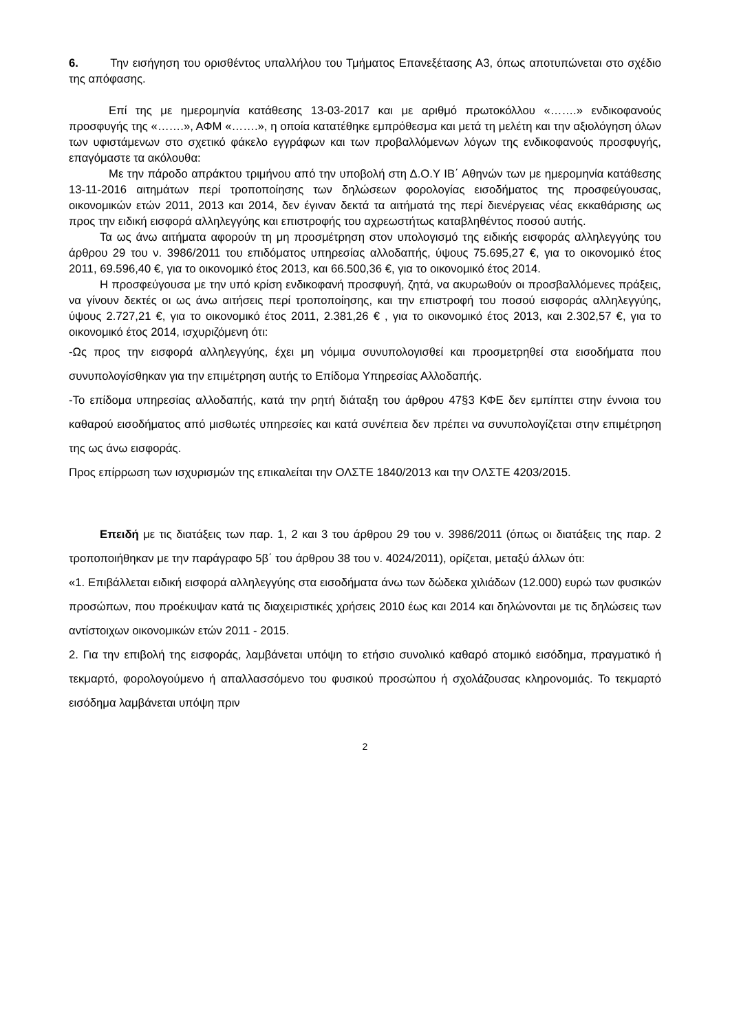6. Την εισήγηση του ορισθέντος υπαλλήλου του Τμήματος Επανεξέτασης Α3, όπως αποτυπώνεται στο σχέδιο της απόφασης.
Επί της με ημερομηνία κατάθεσης 13-03-2017 και με αριθμό πρωτοκόλλου «…….» ενδικοφανούς προσφυγής της «…….», ΑΦΜ «…….», η οποία κατατέθηκε εμπρόθεσμα και μετά τη μελέτη και την αξιολόγηση όλων των υφιστάμενων στο σχετικό φάκελο εγγράφων και των προβαλλόμενων λόγων της ενδικοφανούς προσφυγής, επαγόμαστε τα ακόλουθα:
Με την πάροδο απράκτου τριμήνου από την υποβολή στη Δ.Ο.Υ ΙΒ΄ Αθηνών των με ημερομηνία κατάθεσης 13-11-2016 αιτημάτων περί τροποποίησης των δηλώσεων φορολογίας εισοδήματος της προσφεύγουσας, οικονομικών ετών 2011, 2013 και 2014, δεν έγιναν δεκτά τα αιτήματά της περί διενέργειας νέας εκκαθάρισης ως προς την ειδική εισφορά αλληλεγγύης και επιστροφής του αχρεωστήτως καταβληθέντος ποσού αυτής.
Τα ως άνω αιτήματα αφορούν τη μη προσμέτρηση στον υπολογισμό της ειδικής εισφοράς αλληλεγγύης του άρθρου 29 του ν. 3986/2011 του επιδόματος υπηρεσίας αλλοδαπής, ύψους 75.695,27 €, για το οικονομικό έτος 2011, 69.596,40 €, για το οικονομικό έτος 2013, και 66.500,36 €, για το οικονομικό έτος 2014.
Η προσφεύγουσα με την υπό κρίση ενδικοφανή προσφυγή, ζητά, να ακυρωθούν οι προσβαλλόμενες πράξεις, να γίνουν δεκτές οι ως άνω αιτήσεις περί τροποποίησης, και την επιστροφή του ποσού εισφοράς αλληλεγγύης, ύψους 2.727,21 €, για το οικονομικό έτος 2011, 2.381,26 € , για το οικονομικό έτος 2013, και 2.302,57 €, για το οικονομικό έτος 2014, ισχυριζόμενη ότι:
-Ως προς την εισφορά αλληλεγγύης, έχει μη νόμιμα συνυπολογισθεί και προσμετρηθεί στα εισοδήματα που συνυπολογίσθηκαν για την επιμέτρηση αυτής το Επίδομα Υπηρεσίας Αλλοδαπής.
-Το επίδομα υπηρεσίας αλλοδαπής, κατά την ρητή διάταξη του άρθρου 47§3 ΚΦΕ δεν εμπίπτει στην έννοια του καθαρού εισοδήματος από μισθωτές υπηρεσίες και κατά συνέπεια δεν πρέπει να συνυπολογίζεται στην επιμέτρηση της ως άνω εισφοράς.
Προς επίρρωση των ισχυρισμών της επικαλείται την ΟΛΣΤΕ 1840/2013 και την ΟΛΣΤΕ 4203/2015.
Επειδή με τις διατάξεις των παρ. 1, 2 και 3 του άρθρου 29 του ν. 3986/2011 (όπως οι διατάξεις της παρ. 2 τροποποιήθηκαν με την παράγραφο 5β΄ του άρθρου 38 του ν. 4024/2011), ορίζεται, μεταξύ άλλων ότι:
«1. Επιβάλλεται ειδική εισφορά αλληλεγγύης στα εισοδήματα άνω των δώδεκα χιλιάδων (12.000) ευρώ των φυσικών προσώπων, που προέκυψαν κατά τις διαχειριστικές χρήσεις 2010 έως και 2014 και δηλώνονται με τις δηλώσεις των αντίστοιχων οικονομικών ετών 2011 - 2015.
2. Για την επιβολή της εισφοράς, λαμβάνεται υπόψη το ετήσιο συνολικό καθαρό ατομικό εισόδημα, πραγματικό ή τεκμαρτό, φορολογούμενο ή απαλλασσόμενο του φυσικού προσώπου ή σχολάζουσας κληρονομιάς. Το τεκμαρτό εισόδημα λαμβάνεται υπόψη πριν
2